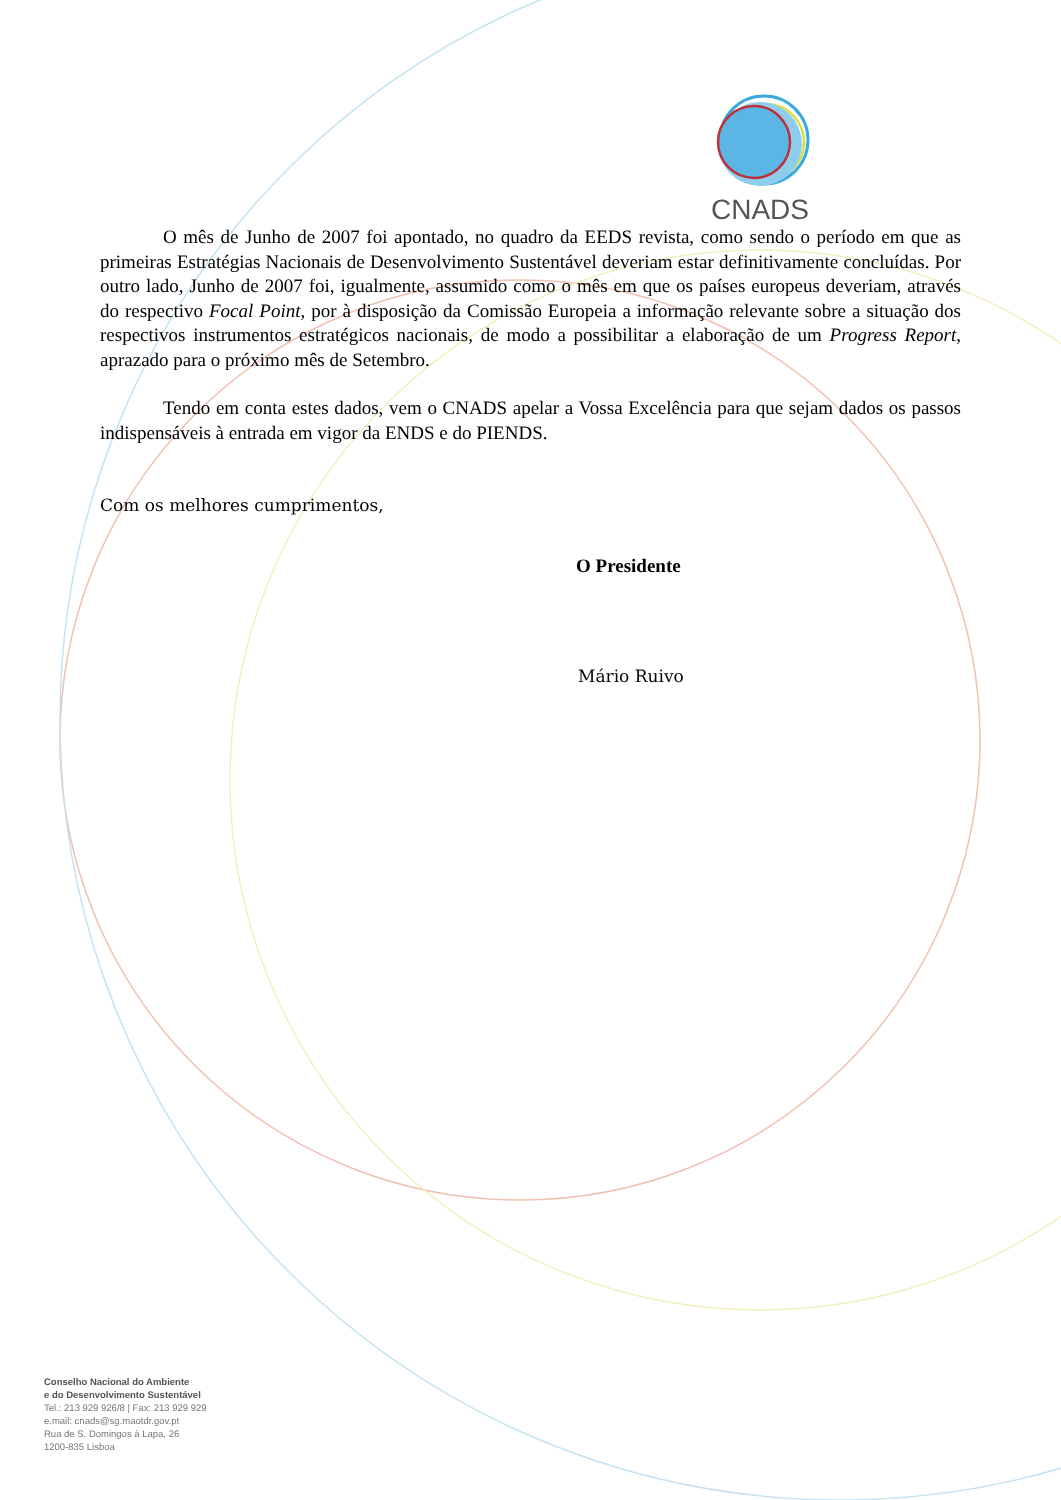CNADS
O mês de Junho de 2007 foi apontado, no quadro da EEDS revista, como sendo o período em que as primeiras Estratégias Nacionais de Desenvolvimento Sustentável deveriam estar definitivamente concluídas. Por outro lado, Junho de 2007 foi, igualmente, assumido como o mês em que os países europeus deveriam, através do respectivo Focal Point, por à disposição da Comissão Europeia a informação relevante sobre a situação dos respectivos instrumentos estratégicos nacionais, de modo a possibilitar a elaboração de um Progress Report, aprazado para o próximo mês de Setembro.
Tendo em conta estes dados, vem o CNADS apelar a Vossa Excelência para que sejam dados os passos indispensáveis à entrada em vigor da ENDS e do PIENDS.
Com os melhores cumprimentos,
O Presidente
Mário Ruivo
Conselho Nacional do Ambiente
e do Desenvolvimento Sustentável
Tel.: 213 929 926/8 | Fax: 213 929 929
e.mail: cnads@sg.maotdr.gov.pt
Rua de S. Domingos à Lapa, 26
1200-835 Lisboa